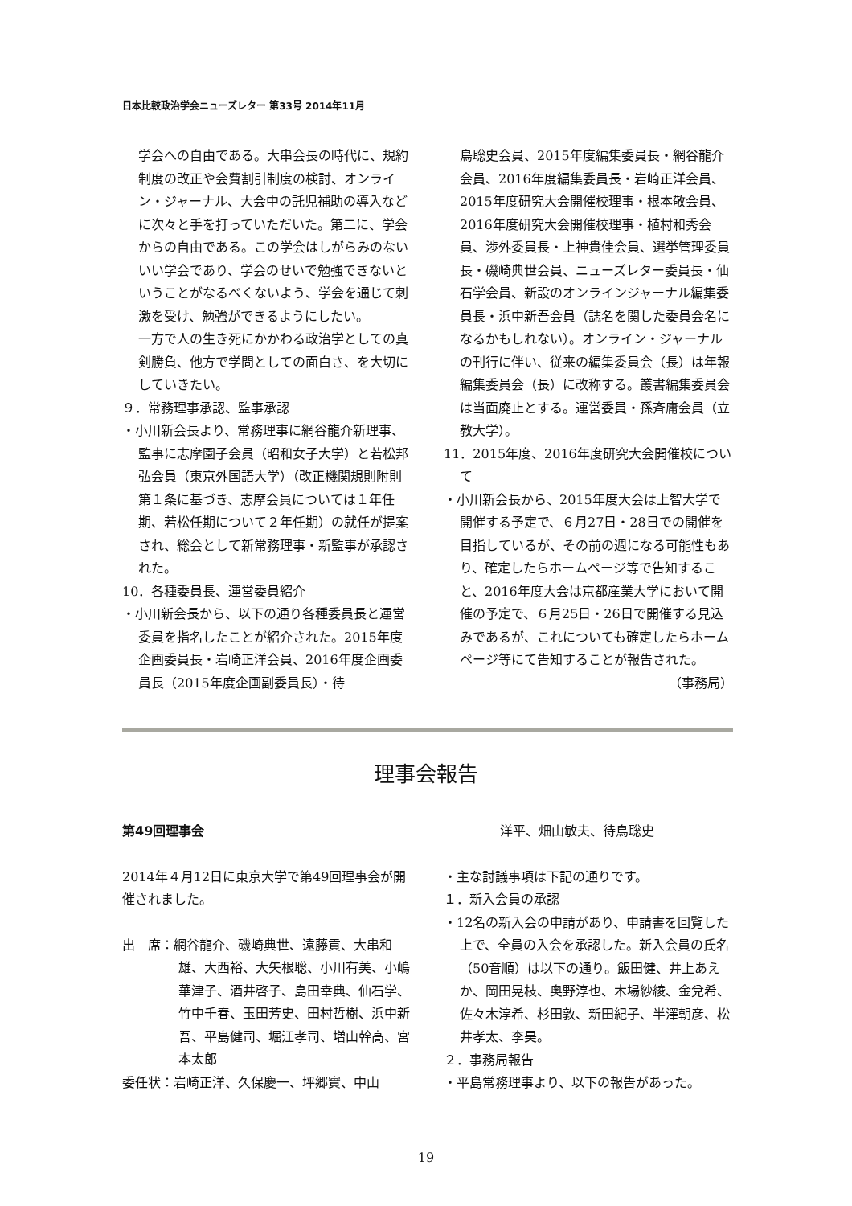日本比較政治学会ニューズレター 第33号 2014年11月
学会への自由である。大串会長の時代に、規約制度の改正や会費割引制度の検討、オンライン・ジャーナル、大会中の託児補助の導入などに次々と手を打っていただいた。第二に、学会からの自由である。この学会はしがらみのないいい学会であり、学会のせいで勉強できないということがなるべくないよう、学会を通じて刺激を受け、勉強ができるようにしたい。
一方で人の生き死にかかわる政治学としての真剣勝負、他方で学問としての面白さ、を大切にしていきたい。
９．常務理事承認、監事承認
・小川新会長より、常務理事に網谷龍介新理事、監事に志摩園子会員（昭和女子大学）と若松邦弘会員（東京外国語大学）（改正機関規則附則第１条に基づき、志摩会員については１年任期、若松任期について２年任期）の就任が提案され、総会として新常務理事・新監事が承認された。
10．各種委員長、運営委員紹介
・小川新会長から、以下の通り各種委員長と運営委員を指名したことが紹介された。2015年度企画委員長・岩崎正洋会員、2016年度企画委員長（2015年度企画副委員長）・待
鳥聡史会員、2015年度編集委員長・網谷龍介会員、2016年度編集委員長・岩崎正洋会員、2015年度研究大会開催校理事・根本敬会員、2016年度研究大会開催校理事・植村和秀会員、渉外委員長・上神貴佳会員、選挙管理委員長・磯崎典世会員、ニューズレター委員長・仙石学会員、新設のオンラインジャーナル編集委員長・浜中新吾会員（誌名を関した委員会名になるかもしれない）。オンライン・ジャーナルの刊行に伴い、従来の編集委員会（長）は年報編集委員会（長）に改称する。叢書編集委員会は当面廃止とする。運営委員・孫斉庸会員（立教大学）。
11．2015年度、2016年度研究大会開催校について
・小川新会長から、2015年度大会は上智大学で開催する予定で、６月27日・28日での開催を目指しているが、その前の週になる可能性もあり、確定したらホームページ等で告知すること、2016年度大会は京都産業大学において開催の予定で、６月25日・26日で開催する見込みであるが、これについても確定したらホームページ等にて告知することが報告された。
（事務局）
理事会報告
第49回理事会
2014年４月12日に東京大学で第49回理事会が開催されました。
出　席：網谷龍介、磯崎典世、遠藤貢、大串和雄、大西裕、大矢根聡、小川有美、小嶋華津子、酒井啓子、島田幸典、仙石学、竹中千春、玉田芳史、田村哲樹、浜中新吾、平島健司、堀江孝司、増山幹高、宮本太郎
委任状：岩崎正洋、久保慶一、坪郷實、中山
洋平、畑山敏夫、待鳥聡史
・主な討議事項は下記の通りです。
１．新入会員の承認
・12名の新入会の申請があり、申請書を回覧した上で、全員の入会を承認した。新入会員の氏名（50音順）は以下の通り。飯田健、井上あえか、岡田晃枝、奥野淳也、木場紗綾、金兌希、佐々木淳希、杉田敦、新田紀子、半澤朝彦、松井孝太、李昊。
２．事務局報告
・平島常務理事より、以下の報告があった。
19